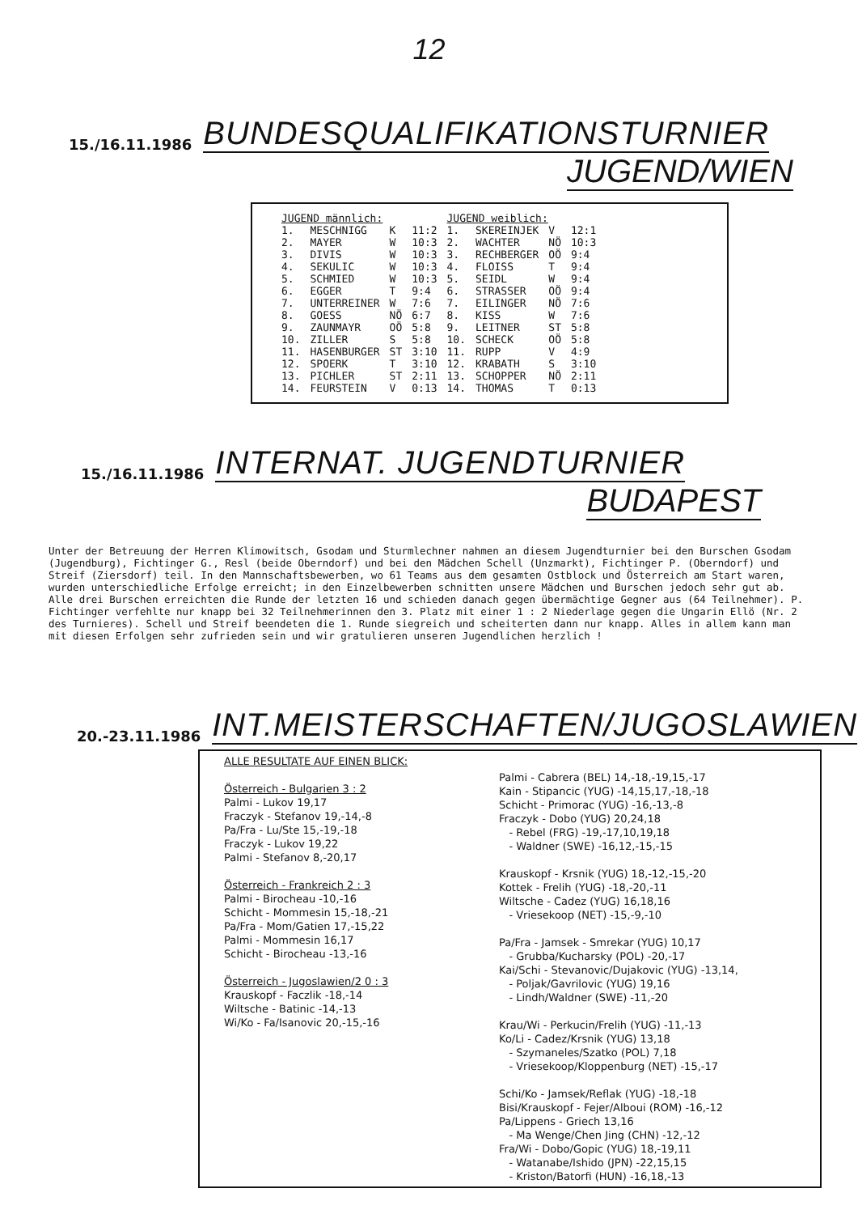12
15./16.11.1986 BUNDESQUALIFIKATIONSTURNIER
JUGEND/WIEN
| JUGEND männlich: | | | | JUGEND weiblich: | | | |
| --- | --- | --- | --- | --- | --- | --- | --- |
| 1. | MESCHNIGG | K | 11:2 | 1. | SKEREINJEK | V | 12:1 |
| 2. | MAYER | W | 10:3 | 2. | WACHTER | NÖ | 10:3 |
| 3. | DIVIS | W | 10:3 | 3. | RECHBERGER | OÖ | 9:4 |
| 4. | SEKULIC | W | 10:3 | 4. | FLOISS | T | 9:4 |
| 5. | SCHMIED | W | 10:3 | 5. | SEIDL | W | 9:4 |
| 6. | EGGER | T | 9:4 | 6. | STRASSER | OÖ | 9:4 |
| 7. | UNTERREINER | W | 7:6 | 7. | EILINGER | NÖ | 7:6 |
| 8. | GOESS | NÖ | 6:7 | 8. | KISS | W | 7:6 |
| 9. | ZAUNMAYR | OÖ | 5:8 | 9. | LEITNER | ST | 5:8 |
| 10. | ZILLER | S | 5:8 | 10. | SCHECK | OÖ | 5:8 |
| 11. | HASENBURGER | ST | 3:10 | 11. | RUPP | V | 4:9 |
| 12. | SPOERK | T | 3:10 | 12. | KRABATH | S | 3:10 |
| 13. | PICHLER | ST | 2:11 | 13. | SCHOPPER | NÖ | 2:11 |
| 14. | FEURSTEIN | V | 0:13 | 14. | THOMAS | T | 0:13 |
15./16.11.1986 INTERNAT. JUGENDTURNIER
BUDAPEST
Unter der Betreuung der Herren Klimowitsch, Gsodam und Sturmlechner nahmen an diesem Jugendturnier bei den Burschen Gsodam (Jugendburg), Fichtinger G., Resl (beide Oberndorf) und bei den Mädchen Schell (Unzmarkt), Fichtinger P. (Oberndorf) und Streif (Ziersdorf) teil. In den Mannschaftsbewerben, wo 61 Teams aus dem gesamten Ostblock und Österreich am Start waren, wurden unterschiedliche Erfolge erreicht; in den Einzelbewerben schnitten unsere Mädchen und Burschen jedoch sehr gut ab. Alle drei Burschen erreichten die Runde der letzten 16 und schieden danach gegen übermächtige Gegner aus (64 Teilnehmer). P. Fichtinger verfehlte nur knapp bei 32 Teilnehmerinnen den 3. Platz mit einer 1 : 2 Niederlage gegen die Ungarin Ellö (Nr. 2 des Turnieres). Schell und Streif beendeten die 1. Runde siegreich und scheiterten dann nur knapp. Alles in allem kann man mit diesen Erfolgen sehr zufrieden sein und wir gratulieren unseren Jugendlichen herzlich !
20.-23.11.1986 INT.MEISTERSCHAFTEN/JUGOSLAWIEN
ALLE RESULTATE AUF EINEN BLICK:
Österreich - Bulgarien 3 : 2
Palmi - Lukov 19,17
Fraczyk - Stefanov 19,-14,-8
Pa/Fra - Lu/Ste 15,-19,-18
Fraczyk - Lukov 19,22
Palmi - Stefanov 8,-20,17
Österreich - Frankreich 2 : 3
Palmi - Birocheau -10,-16
Schicht - Mommesin 15,-18,-21
Pa/Fra - Mom/Gatien 17,-15,22
Palmi - Mommesin 16,17
Schicht - Birocheau -13,-16
Österreich - Jugoslawien/2 0 : 3
Krauskopf - Faczlik -18,-14
Wiltsche - Batinic -14,-13
Wi/Ko - Fa/Isanovic 20,-15,-16
Palmi - Cabrera (BEL) 14,-18,-19,15,-17
Kain - Stipancic (YUG) -14,15,17,-18,-18
Schicht - Primorac (YUG) -16,-13,-8
Fraczyk - Dobo (YUG) 20,24,18
- Rebel (FRG) -19,-17,10,19,18
- Waldner (SWE) -16,12,-15,-15
Krauskopf - Krsnik (YUG) 18,-12,-15,-20
Kottek - Frelih (YUG) -18,-20,-11
Wiltsche - Cadez (YUG) 16,18,16
- Vriesekoop (NET) -15,-9,-10
Pa/Fra - Jamsek - Smrekar (YUG) 10,17
- Grubba/Kucharsky (POL) -20,-17
Kai/Schi - Stevanovic/Dujakovic (YUG) -13,14,
- Poljak/Gavrilovic (YUG) 19,16
- Lindh/Waldner (SWE) -11,-20
Krau/Wi - Perkucin/Frelih (YUG) -11,-13
Ko/Li - Cadez/Krsnik (YUG) 13,18
- Szymaneles/Szatko (POL) 7,18
- Vriesekoop/Kloppenburg (NET) -15,-17
Schi/Ko - Jamsek/Reflak (YUG) -18,-18
Bisi/Krauskopf - Fejer/Alboui (ROM) -16,-12
Pa/Lippens - Griech 13,16
- Ma Wenge/Chen Jing (CHN) -12,-12
Fra/Wi - Dobo/Gopic (YUG) 18,-19,11
- Watanabe/Ishido (JPN) -22,15,15
- Kriston/Batorfi (HUN) -16,18,-13